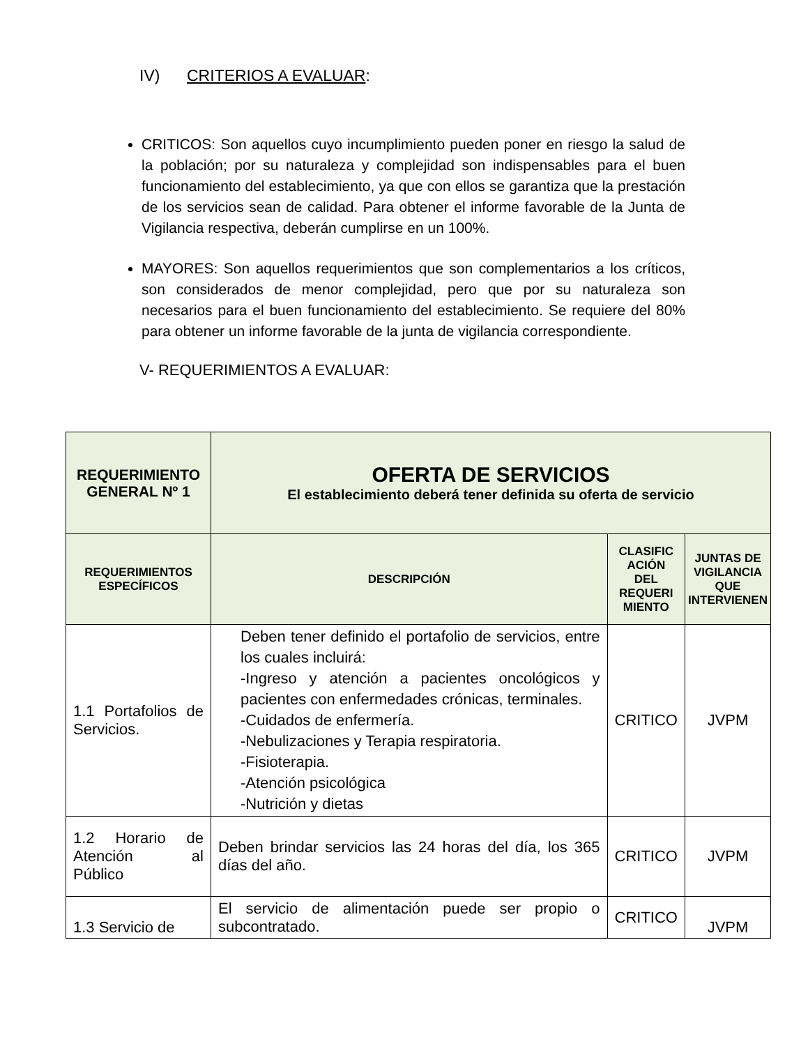IV) CRITERIOS A EVALUAR:
CRITICOS: Son aquellos cuyo incumplimiento pueden poner en riesgo la salud de la población; por su naturaleza y complejidad son indispensables para el buen funcionamiento del establecimiento, ya que con ellos se garantiza que la prestación de los servicios sean de calidad. Para obtener el informe favorable de la Junta de Vigilancia respectiva, deberán cumplirse en un 100%.
MAYORES: Son aquellos requerimientos que son complementarios a los críticos, son considerados de menor complejidad, pero que por su naturaleza son necesarios para el buen funcionamiento del establecimiento. Se requiere del 80% para obtener un informe favorable de la junta de vigilancia correspondiente.
V- REQUERIMIENTOS A EVALUAR:
| REQUERIMIENTO GENERAL Nº 1 | OFERTA DE SERVICIOS El establecimiento deberá tener definida su oferta de servicio | | |
| --- | --- | --- | --- |
| REQUERIMIENTOS ESPECÍFICOS | DESCRIPCIÓN | CLASIFIC ACIÓN DEL REQUERI MIENTO | JUNTAS DE VIGILANCIA QUE INTERVIENEN |
| 1.1 Portafolios de Servicios. | Deben tener definido el portafolio de servicios, entre los cuales incluirá: -Ingreso y atención a pacientes oncológicos y pacientes con enfermedades crónicas, terminales. -Cuidados de enfermería. -Nebulizaciones y Terapia respiratoria. -Fisioterapia. -Atención psicológica -Nutrición y dietas | CRITICO | JVPM |
| 1.2 Horario de Atención al Público | Deben brindar servicios las 24 horas del día, los 365 días del año. | CRITICO | JVPM |
| 1.3 Servicio de | El servicio de alimentación puede ser propio o subcontratado. | CRITICO | JVPM |